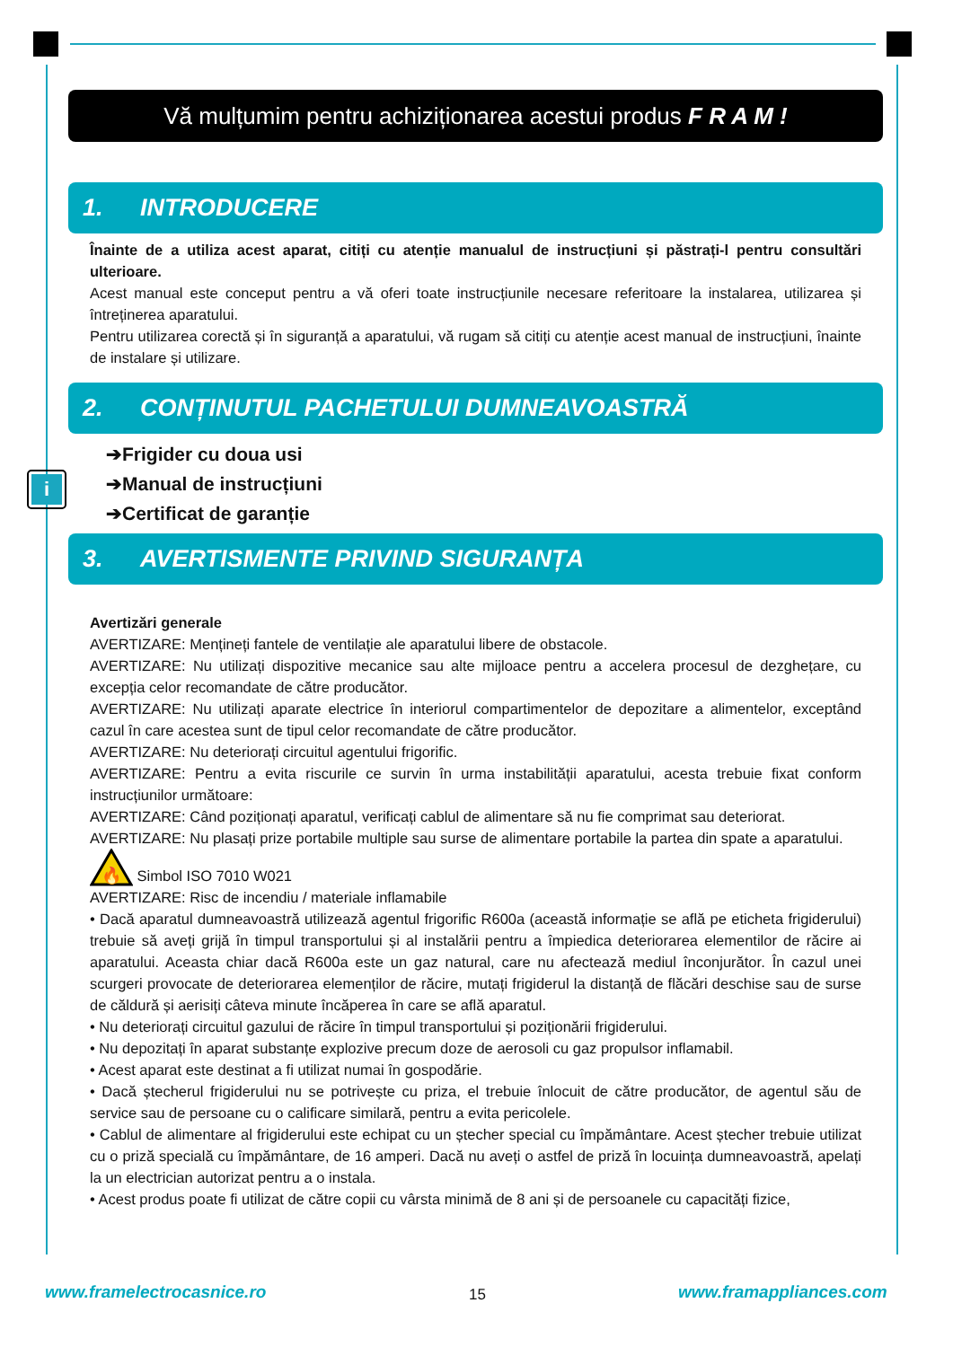i
Vă mulțumim pentru achiziționarea acestui produs F R A M !
1. INTRODUCERE
Înainte de a utiliza acest aparat, citiți cu atenție manualul de instrucțiuni și păstrați-l pentru consultări ulterioare.
Acest manual este conceput pentru a vă oferi toate instrucțiunile necesare referitoare la instalarea, utilizarea și întreținerea aparatului.
Pentru utilizarea corectă și în siguranță a aparatului, vă rugam să citiți cu atenție acest manual de instrucțiuni, înainte de instalare și utilizare.
2. CONȚINUTUL PACHETULUI DUMNEAVOASTRĂ
➔Frigider cu doua usi
➔Manual de instrucțiuni
➔Certificat de garanție
3. AVERTISMENTE PRIVIND SIGURANȚA
Avertizări generale
AVERTIZARE: Mențineți fantele de ventilație ale aparatului libere de obstacole.
AVERTIZARE: Nu utilizați dispozitive mecanice sau alte mijloace pentru a accelera procesul de dezghețare, cu excepția celor recomandate de către producător.
AVERTIZARE: Nu utilizați aparate electrice în interiorul compartimentelor de depozitare a alimentelor, exceptând cazul în care acestea sunt de tipul celor recomandate de către producător.
AVERTIZARE: Nu deteriorați circuitul agentului frigorific.
AVERTIZARE: Pentru a evita riscurile ce survin în urma instabilității aparatului, acesta trebuie fixat conform instrucțiunilor următoare:
AVERTIZARE: Când poziționați aparatul, verificați cablul de alimentare să nu fie comprimat sau deteriorat.
AVERTIZARE: Nu plasați prize portabile multiple sau surse de alimentare portabile la partea din spate a aparatului.
🔥
Simbol ISO 7010 W021
AVERTIZARE: Risc de incendiu / materiale inflamabile
• Dacă aparatul dumneavoastră utilizează agentul frigorific R600a (această informație se află pe eticheta frigiderului) trebuie să aveți grijă în timpul transportului și al instalării pentru a împiedica deteriorarea elementilor de răcire ai aparatului. Aceasta chiar dacă R600a este un gaz natural, care nu afectează mediul înconjurător. În cazul unei scurgeri provocate de deteriorarea elemenților de răcire, mutați frigiderul la distanță de flăcări deschise sau de surse de căldură și aerisiți câteva minute încăperea în care se află aparatul.
• Nu deteriorați circuitul gazului de răcire în timpul transportului și poziționării frigiderului.
• Nu depozitați în aparat substanțe explozive precum doze de aerosoli cu gaz propulsor inflamabil.
• Acest aparat este destinat a fi utilizat numai în gospodărie.
• Dacă ștecherul frigiderului nu se potrivește cu priza, el trebuie înlocuit de către producător, de agentul său de service sau de persoane cu o calificare similară, pentru a evita pericolele.
• Cablul de alimentare al frigiderului este echipat cu un ștecher special cu împământare. Acest ștecher trebuie utilizat cu o priză specială cu împământare, de 16 amperi. Dacă nu aveți o astfel de priză în locuința dumneavoastră, apelați la un electrician autorizat pentru a o instala.
• Acest produs poate fi utilizat de către copii cu vârsta minimă de 8 ani și de persoanele cu capacități fizice,
www.framelectrocasnice.ro 15 www.framappliances.com